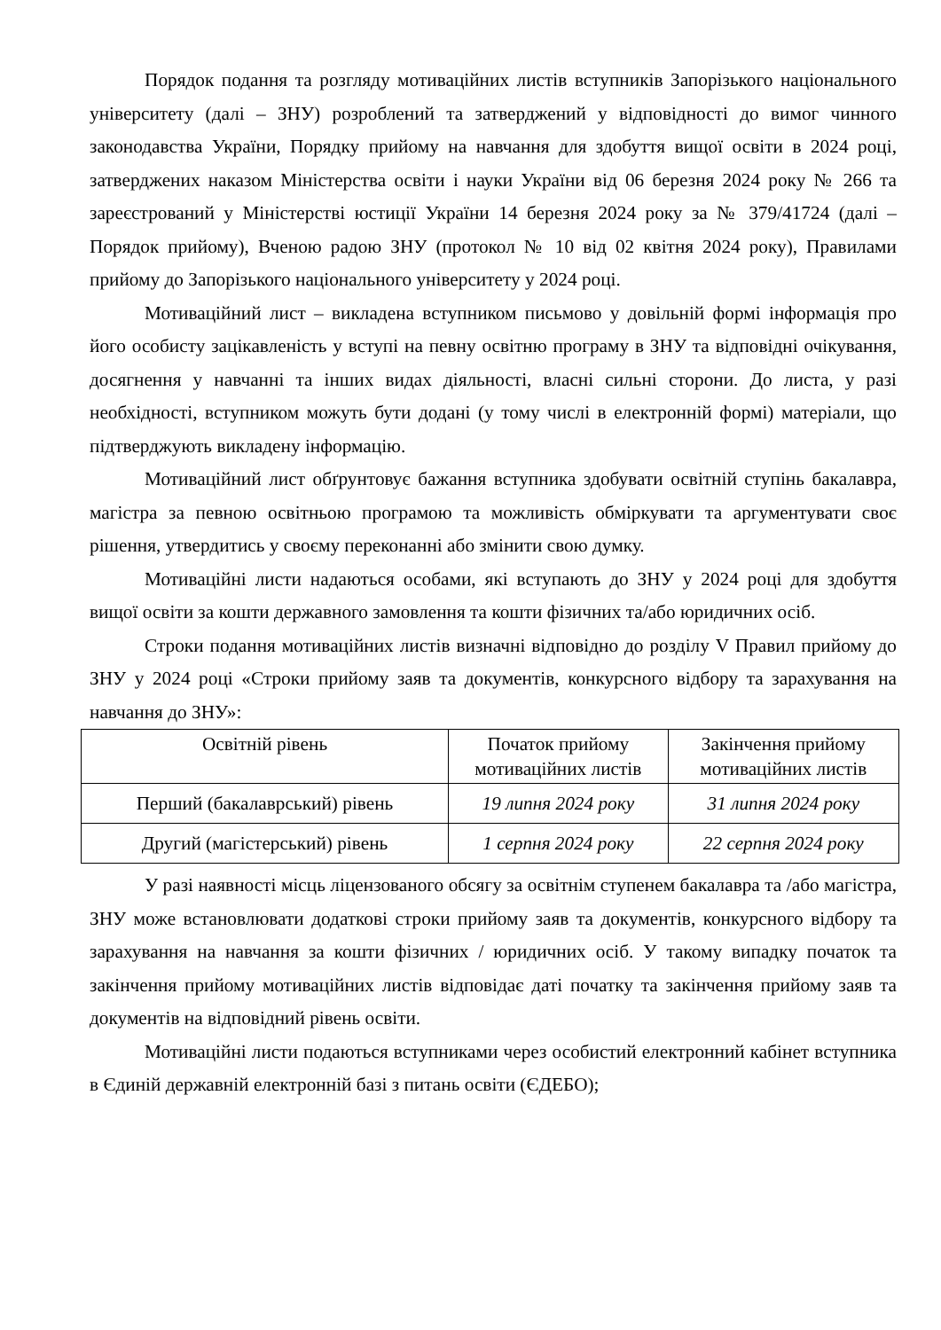Порядок подання та розгляду мотиваційних листів вступників Запорізького національного університету (далі – ЗНУ) розроблений та затверджений у відповідності до вимог чинного законодавства України, Порядку прийому на навчання для здобуття вищої освіти в 2024 році, затверджених наказом Міністерства освіти і науки України від 06 березня 2024 року № 266 та зареєстрований у Міністерстві юстиції України 14 березня 2024 року за № 379/41724 (далі – Порядок прийому), Вченою радою ЗНУ (протокол № 10 від 02 квітня 2024 року), Правилами прийому до Запорізького національного університету у 2024 році.
Мотиваційний лист – викладена вступником письмово у довільній формі інформація про його особисту зацікавленість у вступі на певну освітню програму в ЗНУ та відповідні очікування, досягнення у навчанні та інших видах діяльності, власні сильні сторони. До листа, у разі необхідності, вступником можуть бути додані (у тому числі в електронній формі) матеріали, що підтверджують викладену інформацію.
Мотиваційний лист обґрунтовує бажання вступника здобувати освітній ступінь бакалавра, магістра за певною освітньою програмою та можливість обміркувати та аргументувати своє рішення, утвердитись у своєму переконанні або змінити свою думку.
Мотиваційні листи надаються особами, які вступають до ЗНУ у 2024 році для здобуття вищої освіти за кошти державного замовлення та кошти фізичних та/або юридичних осіб.
Строки подання мотиваційних листів визначні відповідно до розділу V Правил прийому до ЗНУ у 2024 році «Строки прийому заяв та документів, конкурсного відбору та зарахування на навчання до ЗНУ»:
| Освітній рівень | Початок прийому мотиваційних листів | Закінчення прийому мотиваційних листів |
| --- | --- | --- |
| Перший (бакалаврський) рівень | 19 липня 2024 року | 31 липня 2024 року |
| Другий (магістерський) рівень | 1 серпня 2024 року | 22 серпня 2024 року |
У разі наявності місць ліцензованого обсягу за освітнім ступенем бакалавра та /або магістра, ЗНУ може встановлювати додаткові строки прийому заяв та документів, конкурсного відбору та зарахування на навчання за кошти фізичних / юридичних осіб. У такому випадку початок та закінчення прийому мотиваційних листів відповідає даті початку та закінчення прийому заяв та документів на відповідний рівень освіти.
Мотиваційні листи подаються вступниками через особистий електронний кабінет вступника в Єдиній державній електронній базі з питань освіти (ЄДЕБО);